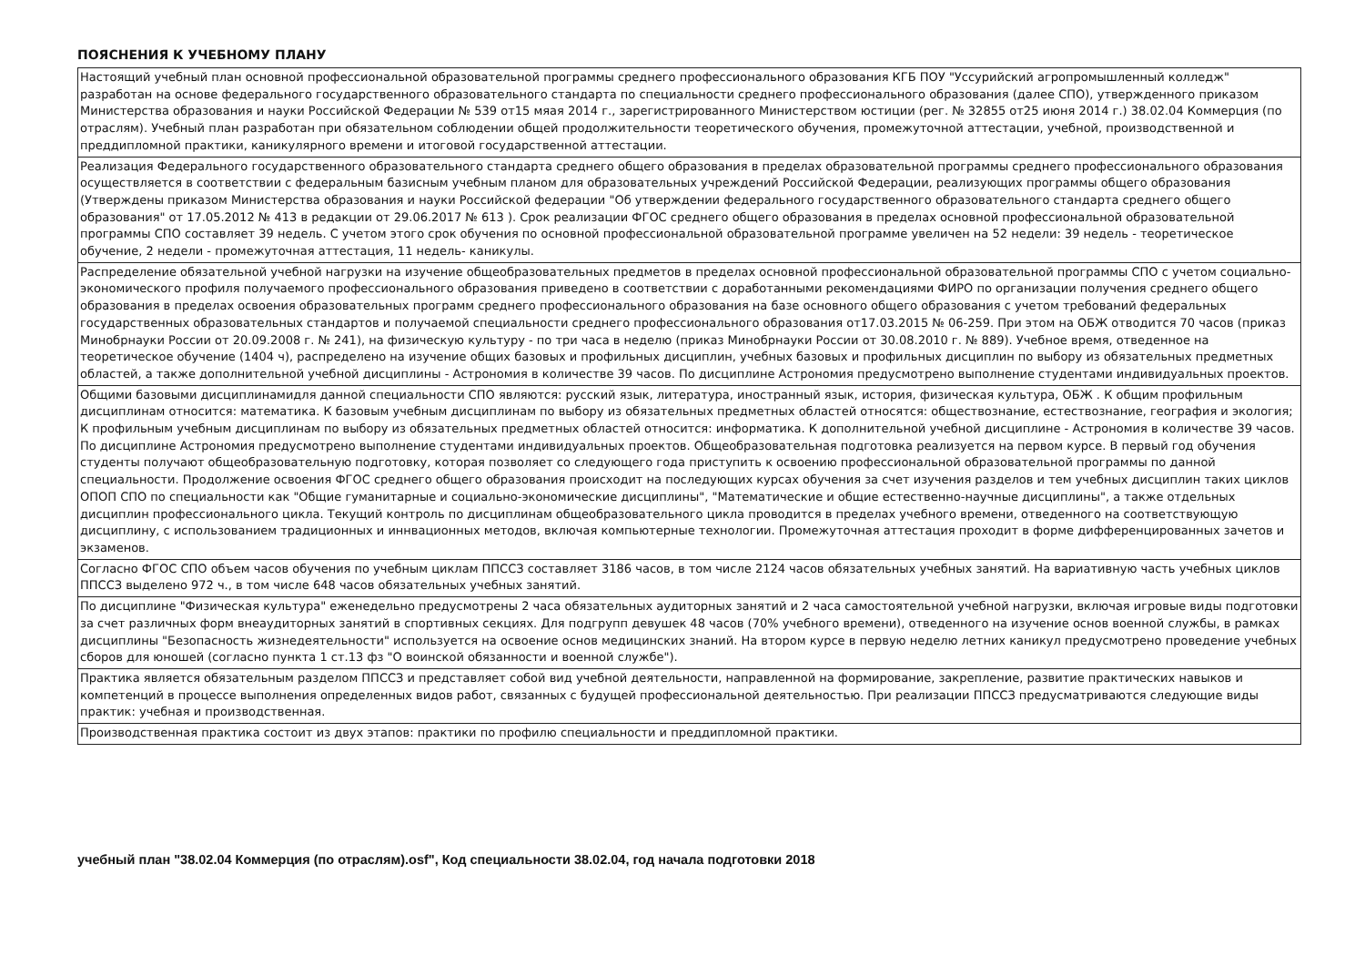ПОЯСНЕНИЯ К УЧЕБНОМУ ПЛАНУ
| Настоящий учебный план основной профессиональной образовательной программы среднего профессионального образования КГБ ПОУ "Уссурийский агропромышленный колледж" разработан на основе федерального государственного образовательного стандарта по специальности среднего профессионального образования (далее СПО), утвержденного приказом Министерства образования и науки Российской Федерации № 539 от15 мяая 2014 г., зарегистрированного Министерством юстиции (рег. № 32855 от25 июня 2014 г.) 38.02.04 Коммерция (по отраслям). Учебный план разработан при обязательном соблюдении общей продолжительности теоретического обучения, промежуточной аттестации, учебной, производственной и преддипломной практики, каникулярного времени и итоговой государственной аттестации. |
| Реализация Федерального государственного образовательного стандарта среднего общего образования в пределах образовательной программы среднего профессионального образования осуществляется в соответствии с федеральным базисным учебным планом для образовательных учреждений Российской Федерации, реализующих программы общего образования (Утверждены приказом Министерства образования и науки Российской федерации "Об утверждении федерального государственного образовательного стандарта среднего общего образования" от 17.05.2012 № 413 в редакции от 29.06.2017 № 613 ). Срок реализации ФГОС среднего общего образования в пределах основной профессиональной образовательной программы СПО составляет 39 недель. С учетом этого срок обучения по основной профессиональной образовательной программе увеличен на 52 недели: 39 недель - теоретическое обучение, 2 недели - промежуточная аттестация, 11 недель- каникулы. |
| Распределение обязательной учебной нагрузки на изучение общеобразовательных предметов в пределах основной профессиональной образовательной программы СПО с учетом социально-экономического профиля получаемого профессионального образования приведено в соответствии с доработанными рекомендациями ФИРО по организации получения среднего общего образования в пределах освоения образовательных программ среднего профессионального образования на базе основного общего образования с учетом требований федеральных государственных образовательных стандартов и получаемой специальности среднего профессионального образования от17.03.2015 № 06-259. При этом на ОБЖ отводится 70 часов (приказ Минобрнауки России от 20.09.2008 г. № 241), на физическую культуру - по три часа в неделю (приказ Минобрнауки России от 30.08.2010 г. № 889). Учебное время, отведенное на теоретическое обучение (1404 ч), распределено на изучение общих базовых и профильных дисциплин, учебных базовых и профильных дисциплин по выбору из обязательных предметных областей, а также дополнительной учебной дисциплины - Астрономия в количестве 39 часов. По дисциплине Астрономия предусмотрено выполнение студентами индивидуальных проектов. |
| Общими базовыми дисциплинамидля данной специальности СПО являются: русский язык, литература, иностранный язык, история, физическая культура, ОБЖ . К общим профильным дисциплинам относится: математика. К базовым учебным дисциплинам по выбору из обязательных предметных областей относятся: обществознание, естествознание, география и экология; К профильным учебным дисциплинам по выбору из обязательных предметных областей относится: информатика. К дополнительной учебной дисциплине - Астрономия в количестве 39 часов. По дисциплине Астрономия предусмотрено выполнение студентами индивидуальных проектов. Общеобразовательная подготовка реализуется на первом курсе. В первый год обучения студенты получают общеобразовательную подготовку, которая позволяет со следующего года приступить к освоению профессиональной образовательной программы по данной специальности. Продолжение освоения ФГОС среднего общего образования происходит на последующих курсах обучения за счет изучения разделов и тем учебных дисциплин таких циклов ОПОП СПО по специальности как "Общие гуманитарные и социально-экономические дисциплины", "Математические и общие естественно-научные дисциплины", а также отдельных дисциплин профессионального цикла. Текущий контроль по дисциплинам общеобразовательного цикла проводится в пределах учебного времени, отведенного на соответствующую дисциплину, с использованием традиционных и иннвационных методов, включая компьютерные технологии. Промежуточная аттестация проходит в форме дифференцированных зачетов и экзаменов. |
| Согласно ФГОС СПО объем часов обучения по учебным циклам ППССЗ составляет 3186 часов, в том числе 2124 часов обязательных учебных занятий. На вариативную часть учебных циклов ППССЗ выделено 972 ч., в том числе 648 часов обязательных учебных занятий. |
| По дисциплине "Физическая культура" еженедельно предусмотрены 2 часа обязательных аудиторных занятий и 2 часа самостоятельной учебной нагрузки, включая игровые виды подготовки за счет различных форм внеаудиторных занятий в спортивных секциях. Для подгрупп девушек 48 часов (70% учебного времени), отведенного на изучение основ военной службы, в рамках дисциплины "Безопасность жизнедеятельности" используется на освоение основ медицинских знаний. На втором курсе в первую неделю летних каникул предусмотрено проведение учебных сборов для юношей (согласно пункта 1 ст.13 фз "О воинской обязанности и военной службе"). |
| Практика является обязательным разделом ППССЗ и представляет собой вид учебной деятельности, направленной на формирование, закрепление, развитие практических навыков и компетенций в процессе выполнения определенных видов работ, связанных с будущей профессиональной деятельностью. При реализации ППССЗ предусматриваются следующие виды практик: учебная и производственная. |
| Производственная практика состоит из двух этапов: практики по профилю специальности и преддипломной практики. |
учебный план "38.02.04 Коммерция (по отраслям).osf", Код специальности 38.02.04, год начала подготовки 2018